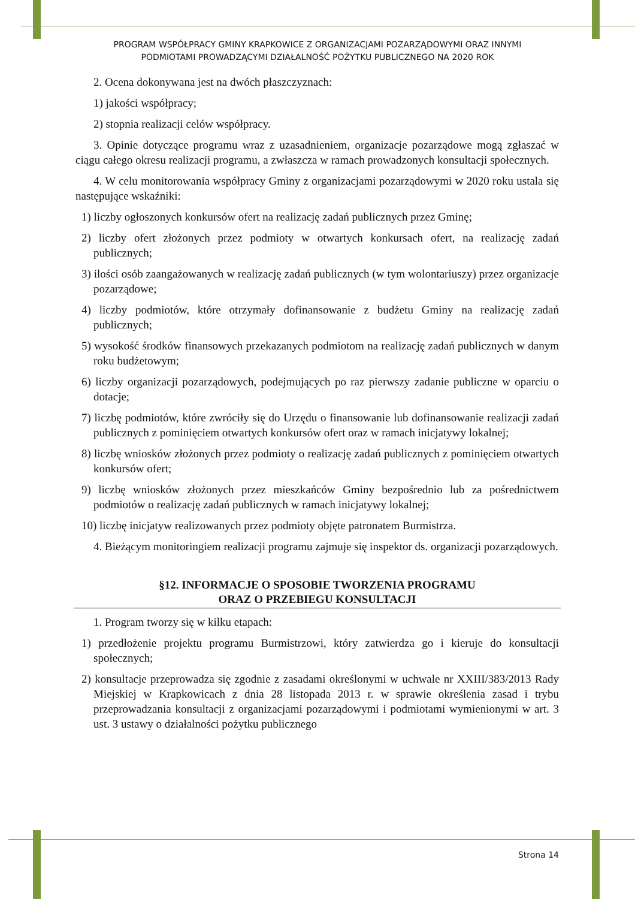PROGRAM WSPÓŁPRACY GMINY KRAPKOWICE Z ORGANIZACJAMI POZARZĄDOWYMI ORAZ INNYMI
PODMIOTAMI PROWADZĄCYMI DZIAŁALNOŚĆ POŻYTKU PUBLICZNEGO NA 2020 ROK
2. Ocena dokonywana jest na dwóch płaszczyznach:
1) jakości współpracy;
2) stopnia realizacji celów współpracy.
3. Opinie dotyczące programu wraz z uzasadnieniem, organizacje pozarządowe mogą zgłaszać w ciągu całego okresu realizacji programu, a zwłaszcza w ramach prowadzonych konsultacji społecznych.
4. W celu monitorowania współpracy Gminy z organizacjami pozarządowymi w 2020 roku ustala się następujące wskaźniki:
1) liczby ogłoszonych konkursów ofert na realizację zadań publicznych przez Gminę;
2) liczby ofert złożonych przez podmioty w otwartych konkursach ofert, na realizację zadań publicznych;
3) ilości osób zaangażowanych w realizację zadań publicznych (w tym wolontariuszy) przez organizacje pozarządowe;
4) liczby podmiotów, które otrzymały dofinansowanie z budżetu Gminy na realizację zadań publicznych;
5) wysokość środków finansowych przekazanych podmiotom na realizację zadań publicznych w danym roku budżetowym;
6) liczby organizacji pozarządowych, podejmujących po raz pierwszy zadanie publiczne w oparciu o dotacje;
7) liczbę podmiotów, które zwróciły się do Urzędu o finansowanie lub dofinansowanie realizacji zadań publicznych z pominięciem otwartych konkursów ofert oraz w ramach inicjatywy lokalnej;
8) liczbę wniosków złożonych przez podmioty o realizację zadań publicznych z pominięciem otwartych konkursów ofert;
9) liczbę wniosków złożonych przez mieszkańców Gminy bezpośrednio lub za pośrednictwem podmiotów o realizację zadań publicznych w ramach inicjatywy lokalnej;
10) liczbę inicjatyw realizowanych przez podmioty objęte patronatem Burmistrza.
4. Bieżącym monitoringiem realizacji programu zajmuje się inspektor ds. organizacji pozarządowych.
§12. INFORMACJE O SPOSOBIE TWORZENIA PROGRAMU
ORAZ O PRZEBIEGU KONSULTACJI
1. Program tworzy się w kilku etapach:
1) przedłożenie projektu programu Burmistrzowi, który zatwierdza go i kieruje do konsultacji społecznych;
2) konsultacje przeprowadza się zgodnie z zasadami określonymi w uchwale nr XXIII/383/2013 Rady Miejskiej w Krapkowicach z dnia 28 listopada 2013 r. w sprawie określenia zasad i trybu przeprowadzania konsultacji z organizacjami pozarządowymi i podmiotami wymienionymi w art. 3 ust. 3 ustawy o działalności pożytku publicznego
Strona 14